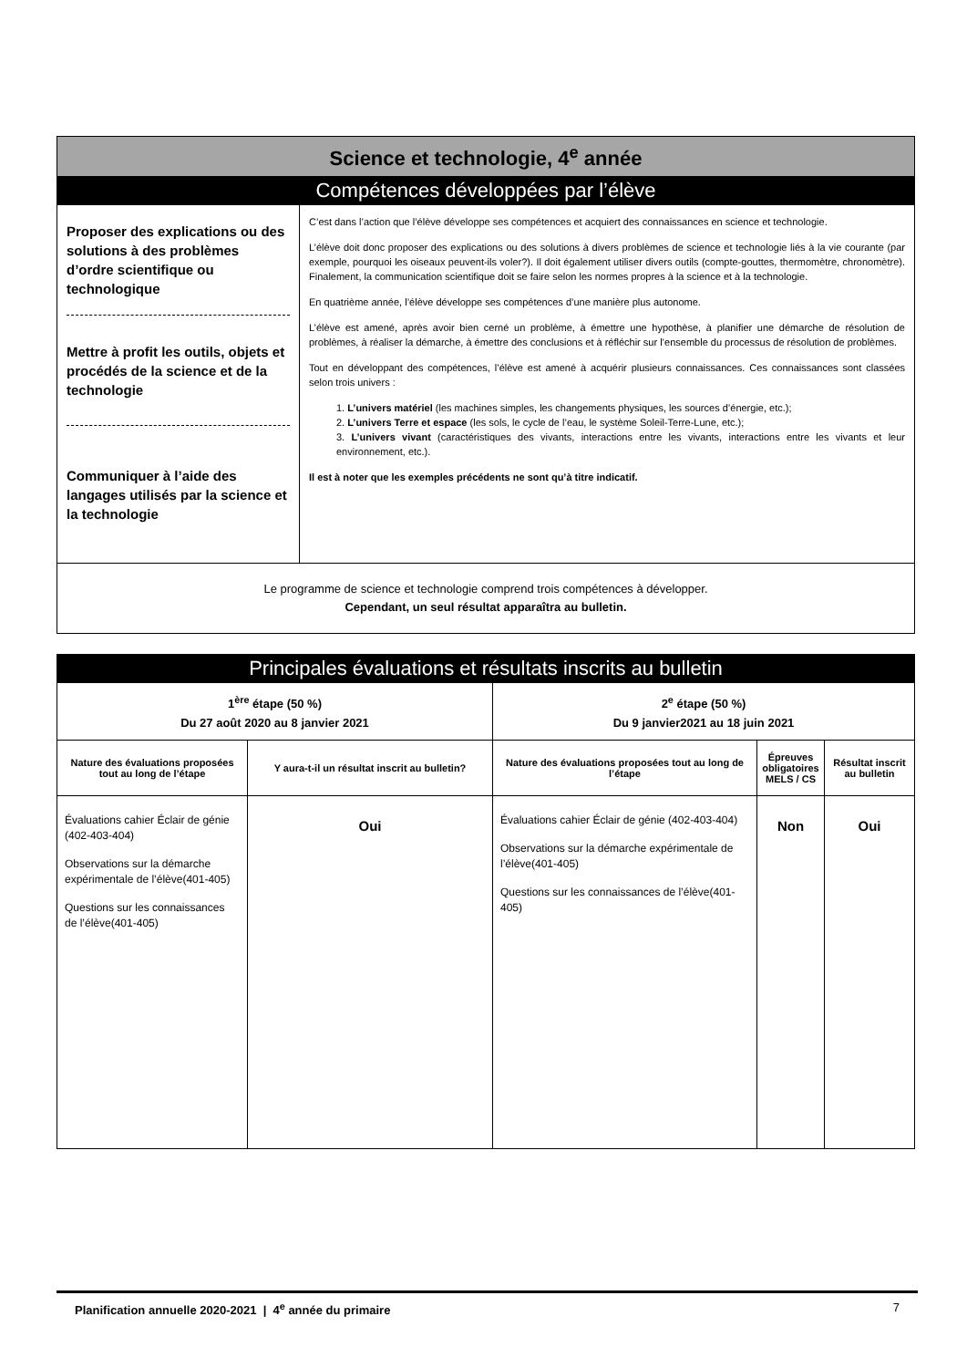| Science et technologie, 4<sup>e</sup> année | |
| Compétences développées par l’élève | |
| Proposer des explications ou des solutions à des problèmes d’ordre scientifique ou technologique Mettre à profit les outils, objets et procédés de la science et de la technologie Communiquer à l’aide des langages utilisés par la science et la technologie | C’est dans l’action que l’élève développe ses compétences et acquiert des connaissances en science et technologie. L’élève doit donc proposer des explications ou des solutions à divers problèmes de science et technologie liés à la vie courante (par exemple, pourquoi les oiseaux peuvent-ils voler?). Il doit également utiliser divers outils (compte-gouttes, thermomètre, chronomètre). Finalement, la communication scientifique doit se faire selon les normes propres à la science et à la technologie. En quatrième année, l’élève développe ses compétences d’une manière plus autonome. L’élève est amené, après avoir bien cerné un problème, à émettre une hypothèse, à planifier une démarche de résolution de problèmes, à réaliser la démarche, à émettre des conclusions et à réfléchir sur l’ensemble du processus de résolution de problèmes. Tout en développant des compétences, l’élève est amené à acquérir plusieurs connaissances. Ces connaissances sont classées selon trois univers : 1. L’univers matériel (les machines simples, les changements physiques, les sources d’énergie, etc.); 2. L’univers Terre et espace (les sols, le cycle de l’eau, le système Soleil-Terre-Lune, etc.); 3. L’univers vivant (caractéristiques des vivants, interactions entre les vivants, interactions entre les vivants et leur environnement, etc.). Il est à noter que les exemples précédents ne sont qu’à titre indicatif. |
| Le programme de science et technologie comprend trois compétences à développer. Cependant, un seul résultat apparaîtra au bulletin. | |
| Principales évaluations et résultats inscrits au bulletin | | | | |
| 1<sup>ère</sup> étape (50 %) Du 27 août 2020 au 8 janvier 2021 | | 2<sup>e</sup> étape (50 %) Du 9 janvier2021 au 18 juin 2021 | | |
| Nature des évaluations proposées tout au long de l’étape | Y aura-t-il un résultat inscrit au bulletin? | Nature des évaluations proposées tout au long de l’étape | Épreuves obligatoires MELS / CS | Résultat inscrit au bulletin |
| Évaluations cahier Éclair de génie (402-403-404) Observations sur la démarche expérimentale de l’élève(401-405) Questions sur les connaissances de l’élève(401-405) | Oui | Évaluations cahier Éclair de génie (402-403-404) Observations sur la démarche expérimentale de l’élève(401-405) Questions sur les connaissances de l’élève(401-405) | Non | Oui |
Planification annuelle 2020-2021 | 4<sup>e</sup> année du primaire 7